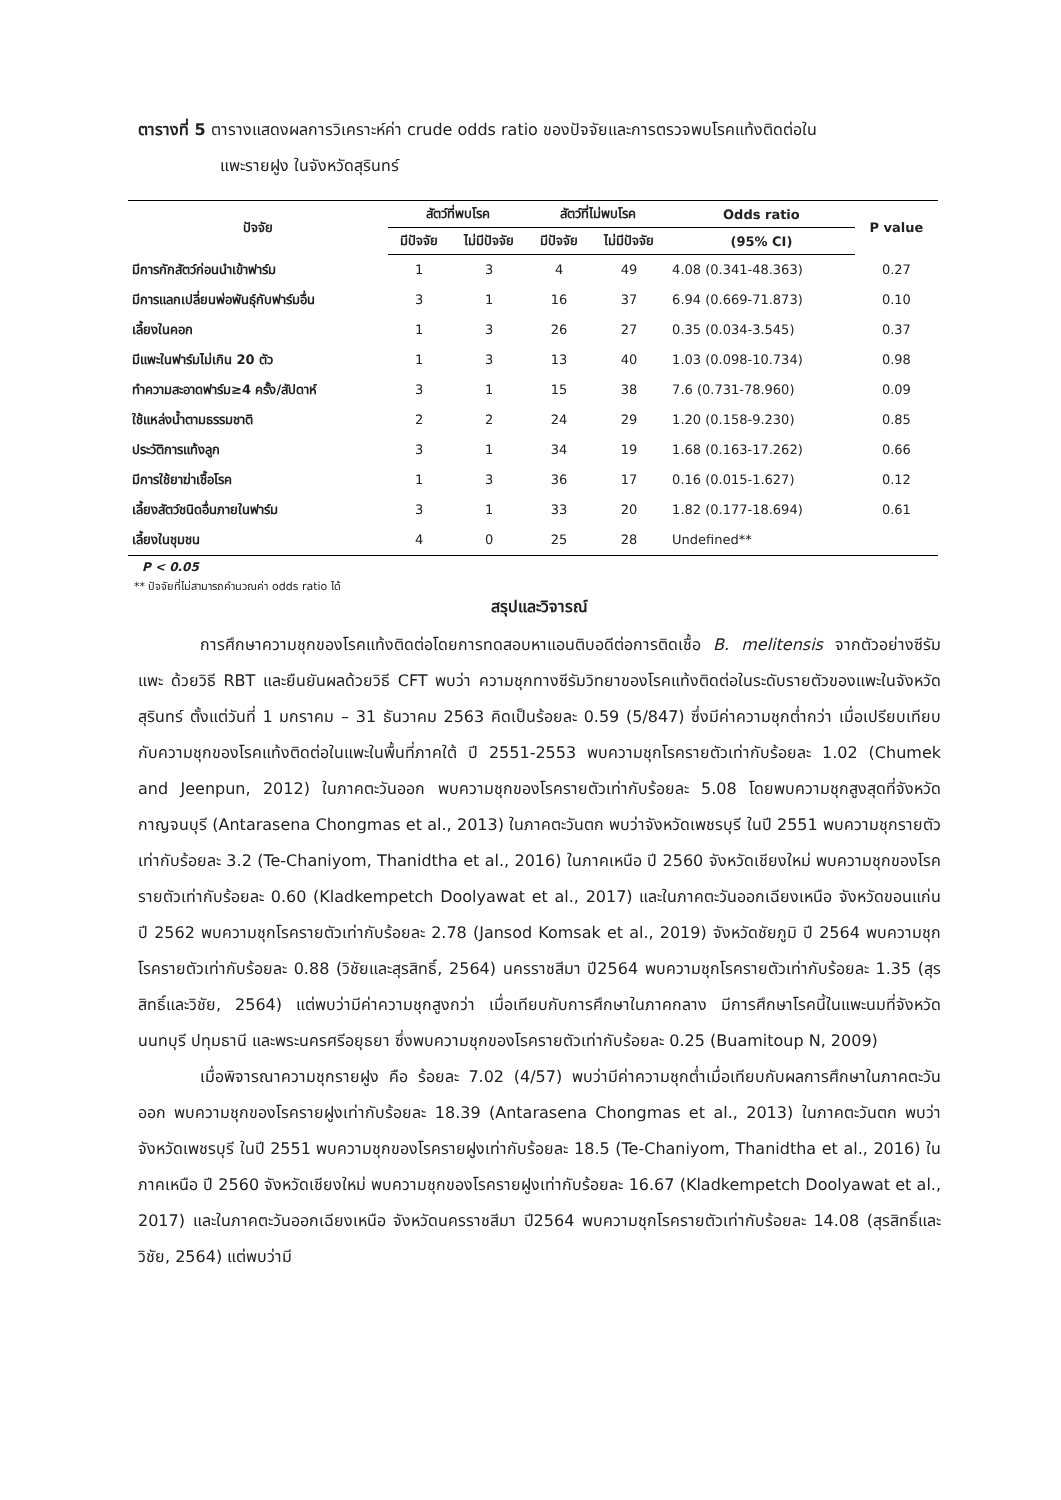ตารางที่ 5 ตารางแสดงผลการวิเคราะห์ค่า crude odds ratio ของปัจจัยและการตรวจพบโรคแท้งติดต่อใน
แพะรายฝูง ในจังหวัดสุรินทร์
| ปัจจัย | สัตว์ที่พบโรค | | สัตว์ที่ไม่พบโรค | | Odds ratio | P value |
| --- | --- | --- | --- | --- | --- | --- |
| | มีปัจจัย | ไม่มีปัจจัย | มีปัจจัย | ไม่มีปัจจัย | (95% CI) | |
| มีการกักสัตว์ก่อนนำเข้าฟาร์ม | 1 | 3 | 4 | 49 | 4.08 (0.341-48.363) | 0.27 |
| มีการแลกเปลี่ยนพ่อพันธุ์กับฟาร์มอื่น | 3 | 1 | 16 | 37 | 6.94 (0.669-71.873) | 0.10 |
| เลี้ยงในคอก | 1 | 3 | 26 | 27 | 0.35 (0.034-3.545) | 0.37 |
| มีแพะในฟาร์มไม่เกิน 20 ตัว | 1 | 3 | 13 | 40 | 1.03 (0.098-10.734) | 0.98 |
| ทำความสะอาดฟาร์ม≥4 ครั้ง/สัปดาห์ | 3 | 1 | 15 | 38 | 7.6 (0.731-78.960) | 0.09 |
| ใช้แหล่งน้ำตามธรรมชาติ | 2 | 2 | 24 | 29 | 1.20 (0.158-9.230) | 0.85 |
| ประวัติการแท้งลูก | 3 | 1 | 34 | 19 | 1.68 (0.163-17.262) | 0.66 |
| มีการใช้ยาฆ่าเชื้อโรค | 1 | 3 | 36 | 17 | 0.16 (0.015-1.627) | 0.12 |
| เลี้ยงสัตว์ชนิดอื่นภายในฟาร์ม | 3 | 1 | 33 | 20 | 1.82 (0.177-18.694) | 0.61 |
| เลี้ยงในชุมชน | 4 | 0 | 25 | 28 | Undefined** | |
P < 0.05
** ปัจจัยที่ไม่สามารถคำนวณค่า odds ratio ได้
สรุปและวิจารณ์
การศึกษาความชุกของโรคแท้งติดต่อโดยการทดสอบหาแอนติบอดีต่อการติดเชื้อ B. melitensis จากตัวอย่างซีรัมแพะ ด้วยวิธี RBT และยืนยันผลด้วยวิธี CFT พบว่า ความชุกทางซีรัมวิทยาของโรคแท้งติดต่อในระดับรายตัวของแพะในจังหวัดสุรินทร์ ตั้งแต่วันที่ 1 มกราคม – 31 ธันวาคม 2563 คิดเป็นร้อยละ 0.59 (5/847) ซึ่งมีค่าความชุกต่ำกว่า เมื่อเปรียบเทียบกับความชุกของโรคแท้งติดต่อในแพะในพื้นที่ภาคใต้ ปี 2551-2553 พบความชุกโรครายตัวเท่ากับร้อยละ 1.02 (Chumek and Jeenpun, 2012) ในภาคตะวันออก พบความชุกของโรครายตัวเท่ากับร้อยละ 5.08 โดยพบความชุกสูงสุดที่จังหวัดกาญจนบุรี (Antarasena Chongmas et al., 2013) ในภาคตะวันตก พบว่าจังหวัดเพชรบุรี ในปี 2551 พบความชุกรายตัวเท่ากับร้อยละ 3.2 (Te-Chaniyom, Thanidtha et al., 2016) ในภาคเหนือ ปี 2560 จังหวัดเชียงใหม่ พบความชุกของโรครายตัวเท่ากับร้อยละ 0.60 (Kladkempetch Doolyawat et al., 2017) และในภาคตะวันออกเฉียงเหนือ จังหวัดขอนแก่น ปี 2562 พบความชุกโรครายตัวเท่ากับร้อยละ 2.78 (Jansod Komsak et al., 2019) จังหวัดชัยภูมิ ปี 2564 พบความชุกโรครายตัวเท่ากับร้อยละ 0.88 (วิชัยและสุรสิทธิ์, 2564) นครราชสีมา ปี2564 พบความชุกโรครายตัวเท่ากับร้อยละ 1.35 (สุรสิทธิ์และวิชัย, 2564) แต่พบว่ามีค่าความชุกสูงกว่า เมื่อเทียบกับการศึกษาในภาคกลาง มีการศึกษาโรคนี้ในแพะนมที่จังหวัดนนทบุรี ปทุมธานี และพระนครศรีอยุธยา ซึ่งพบความชุกของโรครายตัวเท่ากับร้อยละ 0.25 (Buamitoup N, 2009)
เมื่อพิจารณาความชุกรายฝูง คือ ร้อยละ 7.02 (4/57) พบว่ามีค่าความชุกต่ำเมื่อเทียบกับผลการศึกษาในภาคตะวันออก พบความชุกของโรครายฝูงเท่ากับร้อยละ 18.39 (Antarasena Chongmas et al., 2013) ในภาคตะวันตก พบว่าจังหวัดเพชรบุรี ในปี 2551 พบความชุกของโรครายฝูงเท่ากับร้อยละ 18.5 (Te-Chaniyom, Thanidtha et al., 2016) ในภาคเหนือ ปี 2560 จังหวัดเชียงใหม่ พบความชุกของโรครายฝูงเท่ากับร้อยละ 16.67 (Kladkempetch Doolyawat et al., 2017) และในภาคตะวันออกเฉียงเหนือ จังหวัดนครราชสีมา ปี2564 พบความชุกโรครายตัวเท่ากับร้อยละ 14.08 (สุรสิทธิ์และวิชัย, 2564) แต่พบว่ามี